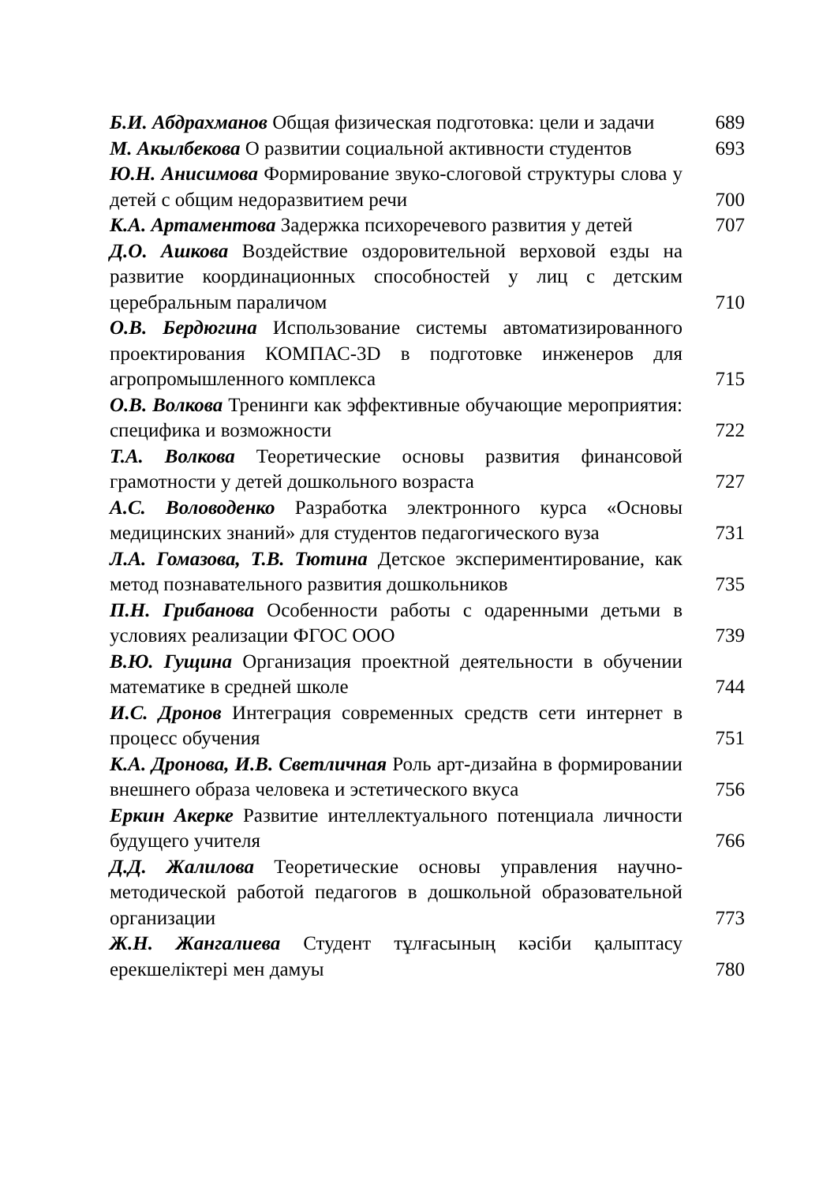Б.И. Абдрахманов Общая физическая подготовка: цели и задачи
689
М. Акылбекова О развитии социальной активности студентов
693
Ю.Н. Анисимова Формирование звуко-слоговой структуры слова у детей с общим недоразвитием речи
700
К.А. Артаментова Задержка психоречевого развития у детей
707
Д.О. Ашкова Воздействие оздоровительной верховой езды на развитие координационных способностей у лиц с детским церебральным параличом
710
О.В. Бердюгина Использование системы автоматизированного проектирования КОМПАС-3D в подготовке инженеров для агропромышленного комплекса
715
О.В. Волкова Тренинги как эффективные обучающие мероприятия: специфика и возможности
722
Т.А. Волкова Теоретические основы развития финансовой грамотности у детей дошкольного возраста
727
А.С. Воловоденко Разработка электронного курса «Основы медицинских знаний» для студентов педагогического вуза
731
Л.А. Гомазова, Т.В. Тютина Детское экспериментирование, как метод познавательного развития дошкольников
735
П.Н. Грибанова Особенности работы с одаренными детьми в условиях реализации ФГОС ООО
739
В.Ю. Гущина Организация проектной деятельности в обучении математике в средней школе
744
И.С. Дронов Интеграция современных средств сети интернет в процесс обучения
751
К.А. Дронова, И.В. Светличная Роль арт-дизайна в формировании внешнего образа человека и эстетического вкуса
756
Еркин Акерке Развитие интеллектуального потенциала личности будущего учителя
766
Д.Д. Жалилова Теоретические основы управления научно-методической работой педагогов в дошкольной образовательной организации
773
Ж.Н. Жангалиева Студент тұлғасының кәсіби қалыптасу ерекшеліктері мен дамуы
780